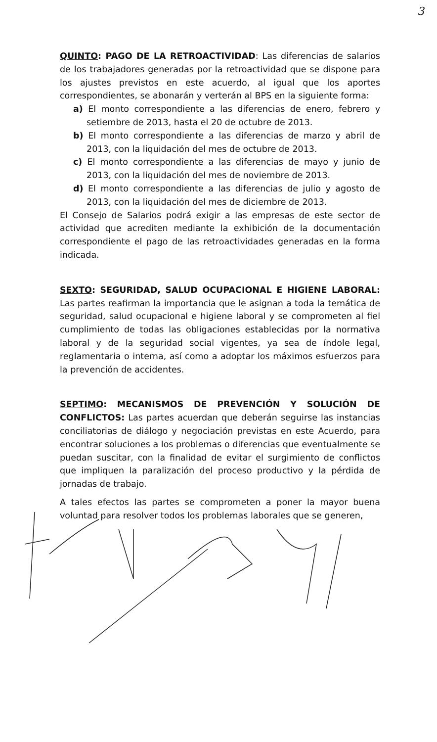3
QUINTO: PAGO DE LA RETROACTIVIDAD: Las diferencias de salarios de los trabajadores generadas por la retroactividad que se dispone para los ajustes previstos en este acuerdo, al igual que los aportes correspondientes, se abonarán y verterán al BPS en la siguiente forma:
a) El monto correspondiente a las diferencias de enero, febrero y setiembre de 2013, hasta el 20 de octubre de 2013.
b) El monto correspondiente a las diferencias de marzo y abril de 2013, con la liquidación del mes de octubre de 2013.
c) El monto correspondiente a las diferencias de mayo y junio de 2013, con la liquidación del mes de noviembre de 2013.
d) El monto correspondiente a las diferencias de julio y agosto de 2013, con la liquidación del mes de diciembre de 2013.
El Consejo de Salarios podrá exigir a las empresas de este sector de actividad que acrediten mediante la exhibición de la documentación correspondiente el pago de las retroactividades generadas en la forma indicada.
SEXTO: SEGURIDAD, SALUD OCUPACIONAL E HIGIENE LABORAL: Las partes reafirman la importancia que le asignan a toda la temática de seguridad, salud ocupacional e higiene laboral y se comprometen al fiel cumplimiento de todas las obligaciones establecidas por la normativa laboral y de la seguridad social vigentes, ya sea de índole legal, reglamentaria o interna, así como a adoptar los máximos esfuerzos para la prevención de accidentes.
SEPTIMO: MECANISMOS DE PREVENCIÓN Y SOLUCIÓN DE CONFLICTOS: Las partes acuerdan que deberán seguirse las instancias conciliatorias de diálogo y negociación previstas en este Acuerdo, para encontrar soluciones a los problemas o diferencias que eventualmente se puedan suscitar, con la finalidad de evitar el surgimiento de conflictos que impliquen la paralización del proceso productivo y la pérdida de jornadas de trabajo.
A tales efectos las partes se comprometen a poner la mayor buena voluntad para resolver todos los problemas laborales que se generen,